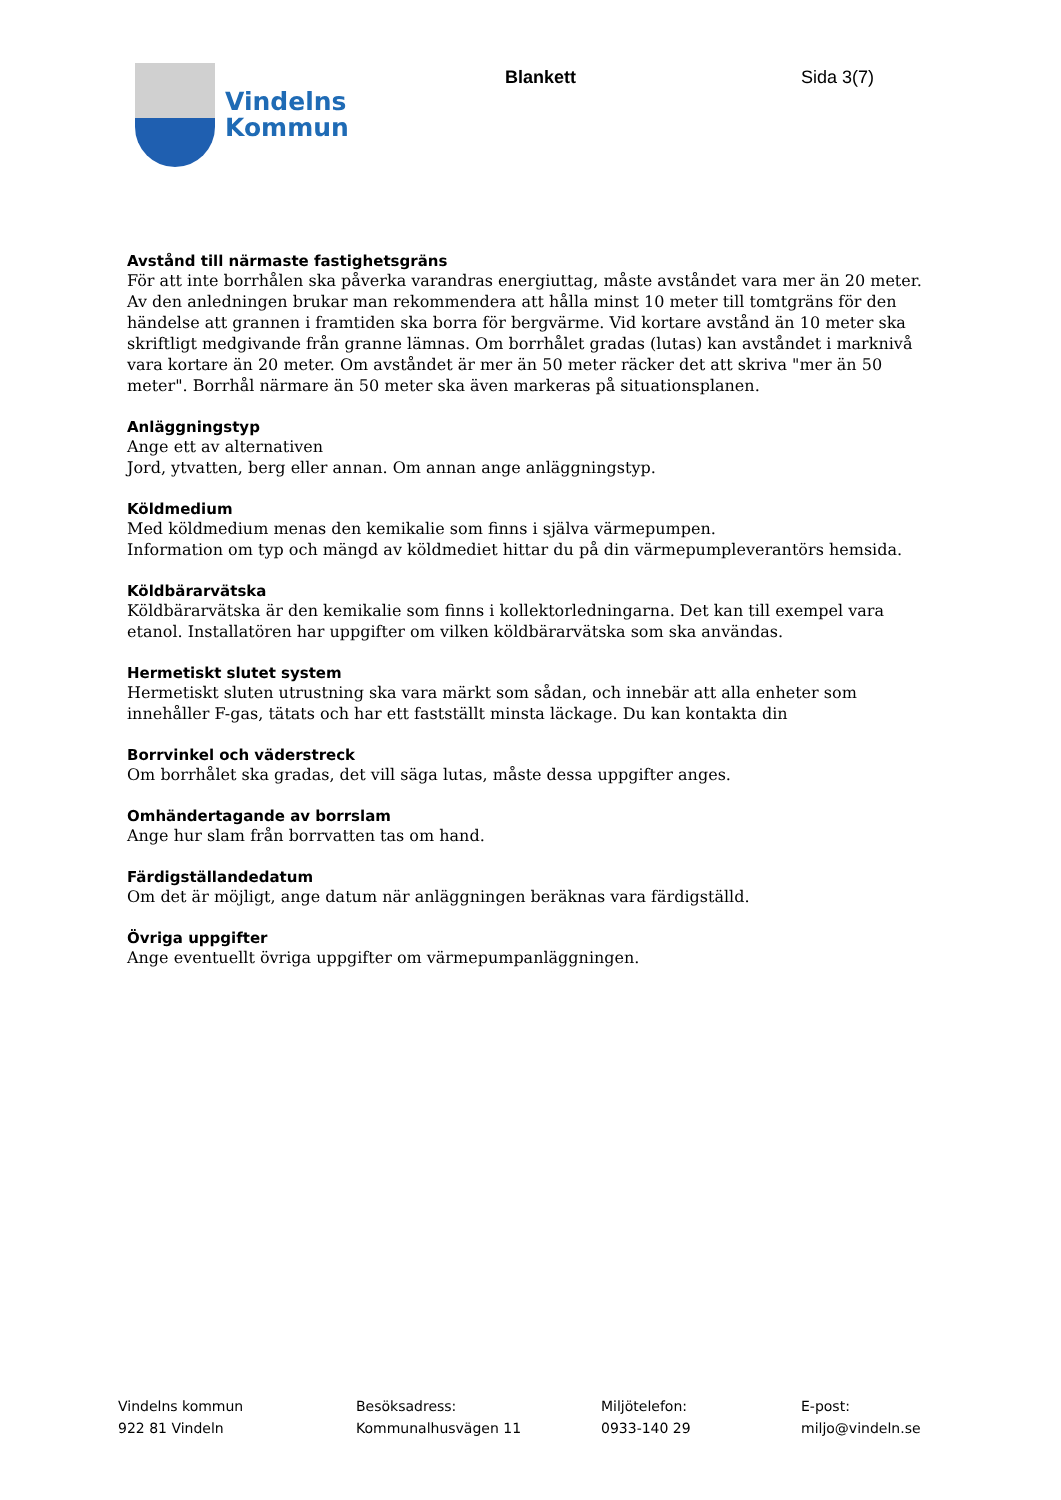Vindelns
Kommun
Blankett Sida 3(7)
Avstånd till närmaste fastighetsgräns
För att inte borrhålen ska påverka varandras energiuttag, måste avståndet vara mer än 20 meter. Av den anledningen brukar man rekommendera att hålla minst 10 meter till tomtgräns för den händelse att grannen i framtiden ska borra för bergvärme. Vid kortare avstånd än 10 meter ska skriftligt medgivande från granne lämnas. Om borrhålet gradas (lutas) kan avståndet i marknivå vara kortare än 20 meter. Om avståndet är mer än 50 meter räcker det att skriva "mer än 50 meter". Borrhål närmare än 50 meter ska även markeras på situationsplanen.
Anläggningstyp
Ange ett av alternativen
Jord, ytvatten, berg eller annan. Om annan ange anläggningstyp.
Köldmedium
Med köldmedium menas den kemikalie som finns i själva värmepumpen.
Information om typ och mängd av köldmediet hittar du på din värmepumpleverantörs hemsida.
Köldbärarvätska
Köldbärarvätska är den kemikalie som finns i kollektorledningarna. Det kan till exempel vara etanol. Installatören har uppgifter om vilken köldbärarvätska som ska användas.
Hermetiskt slutet system
Hermetiskt sluten utrustning ska vara märkt som sådan, och innebär att alla enheter som innehåller F-gas, tätats och har ett fastställt minsta läckage. Du kan kontakta din
Borrvinkel och väderstreck
Om borrhålet ska gradas, det vill säga lutas, måste dessa uppgifter anges.
Omhändertagande av borrslam
Ange hur slam från borrvatten tas om hand.
Färdigställandedatum
Om det är möjligt, ange datum när anläggningen beräknas vara färdigställd.
Övriga uppgifter
Ange eventuellt övriga uppgifter om värmepumpanläggningen.
Vindelns kommun
922 81 Vindeln
Besöksadress:
Kommunalhusvägen 11
Miljötelefon:
0933-140 29
E-post:
miljo@vindeln.se